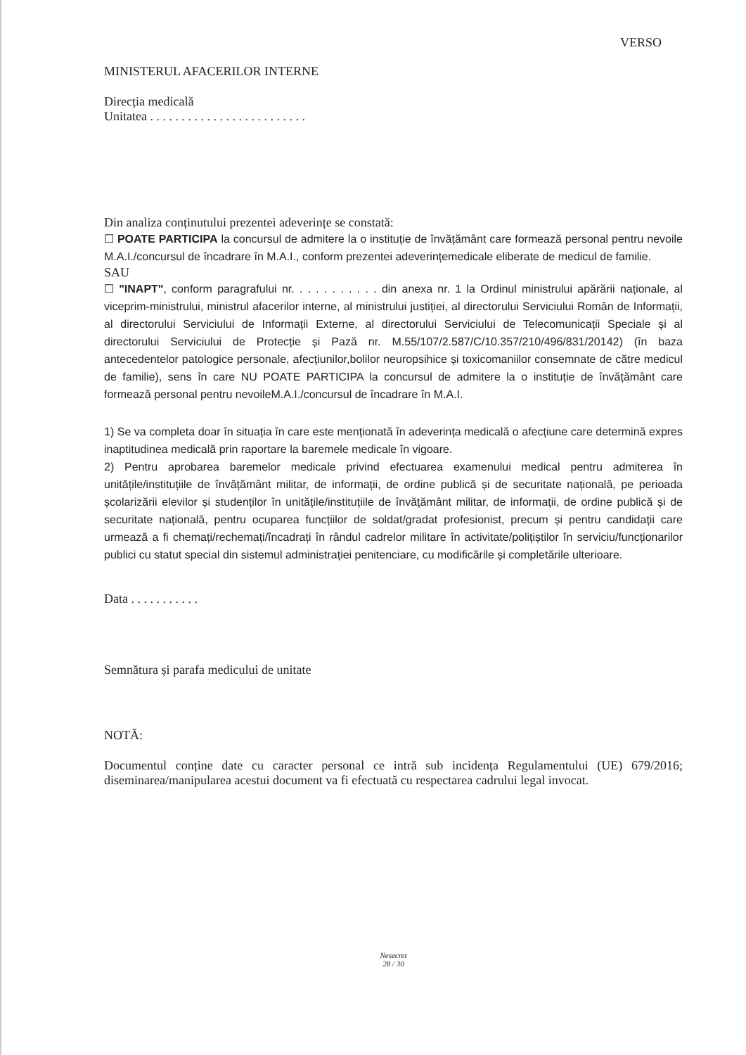VERSO
MINISTERUL AFACERILOR INTERNE
Direcția medicală
Unitatea . . . . . . . . . . . . . . . . . . . . . . . . .
Din analiza conținutului prezentei adeverințe se constată:
☐ POATE PARTICIPA la concursul de admitere la o instituție de învățământ care formează personal pentru nevoile M.A.I./concursul de încadrare în M.A.I., conform prezentei adeverințemedicale eliberate de medicul de familie.
SAU
☐ "INAPT", conform paragrafului nr. . . . . . . . . . . din anexa nr. 1 la Ordinul ministrului apărării naționale, al viceprim-ministrului, ministrul afacerilor interne, al ministrului justiției, al directorului Serviciului Român de Informații, al directorului Serviciului de Informații Externe, al directorului Serviciului de Telecomunicații Speciale și al directorului Serviciului de Protecție și Pază nr. M.55/107/2.587/C/10.357/210/496/831/20142) (în baza antecedentelor patologice personale, afecțiunilor,bolilor neuropsihice și toxicomaniilor consemnate de către medicul de familie), sens în care NU POATE PARTICIPA la concursul de admitere la o instituție de învățământ care formează personal pentru nevoileM.A.I./concursul de încadrare în M.A.I.
1) Se va completa doar în situația în care este menționată în adeverința medicală o afecțiune care determină expres inaptitudinea medicală prin raportare la baremele medicale în vigoare.
2) Pentru aprobarea baremelor medicale privind efectuarea examenului medical pentru admiterea în unitățile/instituțiile de învățământ militar, de informații, de ordine publică și de securitate națională, pe perioada școlarizării elevilor și studenților în unitățile/instituțiile de învățământ militar, de informații, de ordine publică și de securitate națională, pentru ocuparea funcțiilor de soldat/gradat profesionist, precum și pentru candidații care urmează a fi chemați/rechemați/încadrați în rândul cadrelor militare în activitate/polițiștilor în serviciu/funcționarilor publici cu statut special din sistemul administrației penitenciare, cu modificările și completările ulterioare.
Data . . . . . . . . . . .
Semnătura și parafa medicului de unitate
NOTĂ:
Documentul conține date cu caracter personal ce intră sub incidența Regulamentului (UE) 679/2016; diseminarea/manipularea acestui document va fi efectuată cu respectarea cadrului legal invocat.
Nesecret
28 / 30